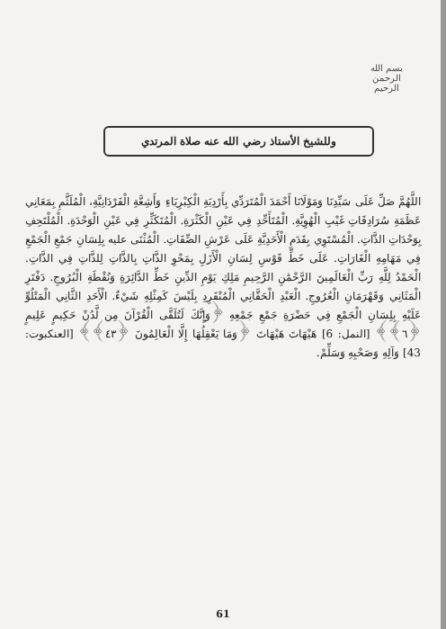بسم الله الرحمن الرحيم
وللشيخ الأستاذ رضي الله عنه صلاة المرتدي
اللَّهُمَّ صَلِّ عَلَى سَيِّدِنَا وَمَوْلَانَا أَحْمَدَ الْمُتَرَدِّي بِأَرْدِيَةِ الْكِبْرِيَاءِ وَأَشِعَّةِ الْفَرْدَانِيَّةِ، الْمُلَثَّمِ بِمَعَانِي عَظَمَةِ سُرَادِقَاتِ غَيْبِ الْهُوِيَّةِ. الْمُتَأَحِّدِ فِي عَيْنِ الْكَثْرَةِ. الْمُتَكَثِّرِ فِي عَيْنِ الْوَحْدَةِ. الْمُلْتَحِفِ بِوَحْدَاتِ الذَّاتِ. الْمُسْتَوِي بِقَدَمِ الْأَحَدِيَّةِ عَلَى عَرْشِ الصِّفَاتِ. الْمُثْنَى عليه بِلِسَانِ جَمْعِ الْجَمْعِ فِي مَهَامِهِ الْغَارَاتِ. عَلَى خَطِّ قَوْسِ لِسَانِ الْأَزَلِ بِمَحْوِ الذَّاتِ بِالذَّاتِ لِلذَّاتِ فِي الذَّاتِ. الْحَمْدُ لِلَّهِ رَبِّ الْعَالَمِينَ الرَّحْمَٰنِ الرَّحِيمِ مَلِكِ يَوْمِ الدِّينِ خَطِّ الدَّائِرَةِ وَنُقْطَةِ الْبُرُوجِ. دَفْتَرِ الْمَثَانِي وَقَهْرَمَانِ الْعُرُوجِ. الْعَبْدِ الْحَقَّانِي الْمُنْفَرِدِ بِلَيْسَ كَمِثْلِهِ شَيْءٌ. الْأَحَدِ الثَّانِي الْمَتْلُوِّ عَلَيْهِ بِلِسَانِ الْجَمْعِ فِي حَضْرَةِ جَمْعِ جَمْعِهِ ﴿وَإِنَّكَ لَتُلَقَّى الْقُرْآنَ مِن لَّدُنْ حَكِيمٍ عَلِيمٍ ﴿٦﴾﴾ [النمل: 6] هَيْهَاتَ هَيْهَاتَ ﴿وَمَا يَعْقِلُهَا إِلَّا الْعَالِمُونَ ﴿٤٣﴾﴾ [العنكبوت: 43] وَآلِهِ وَصَحْبِهِ وَسَلِّمْ.
61